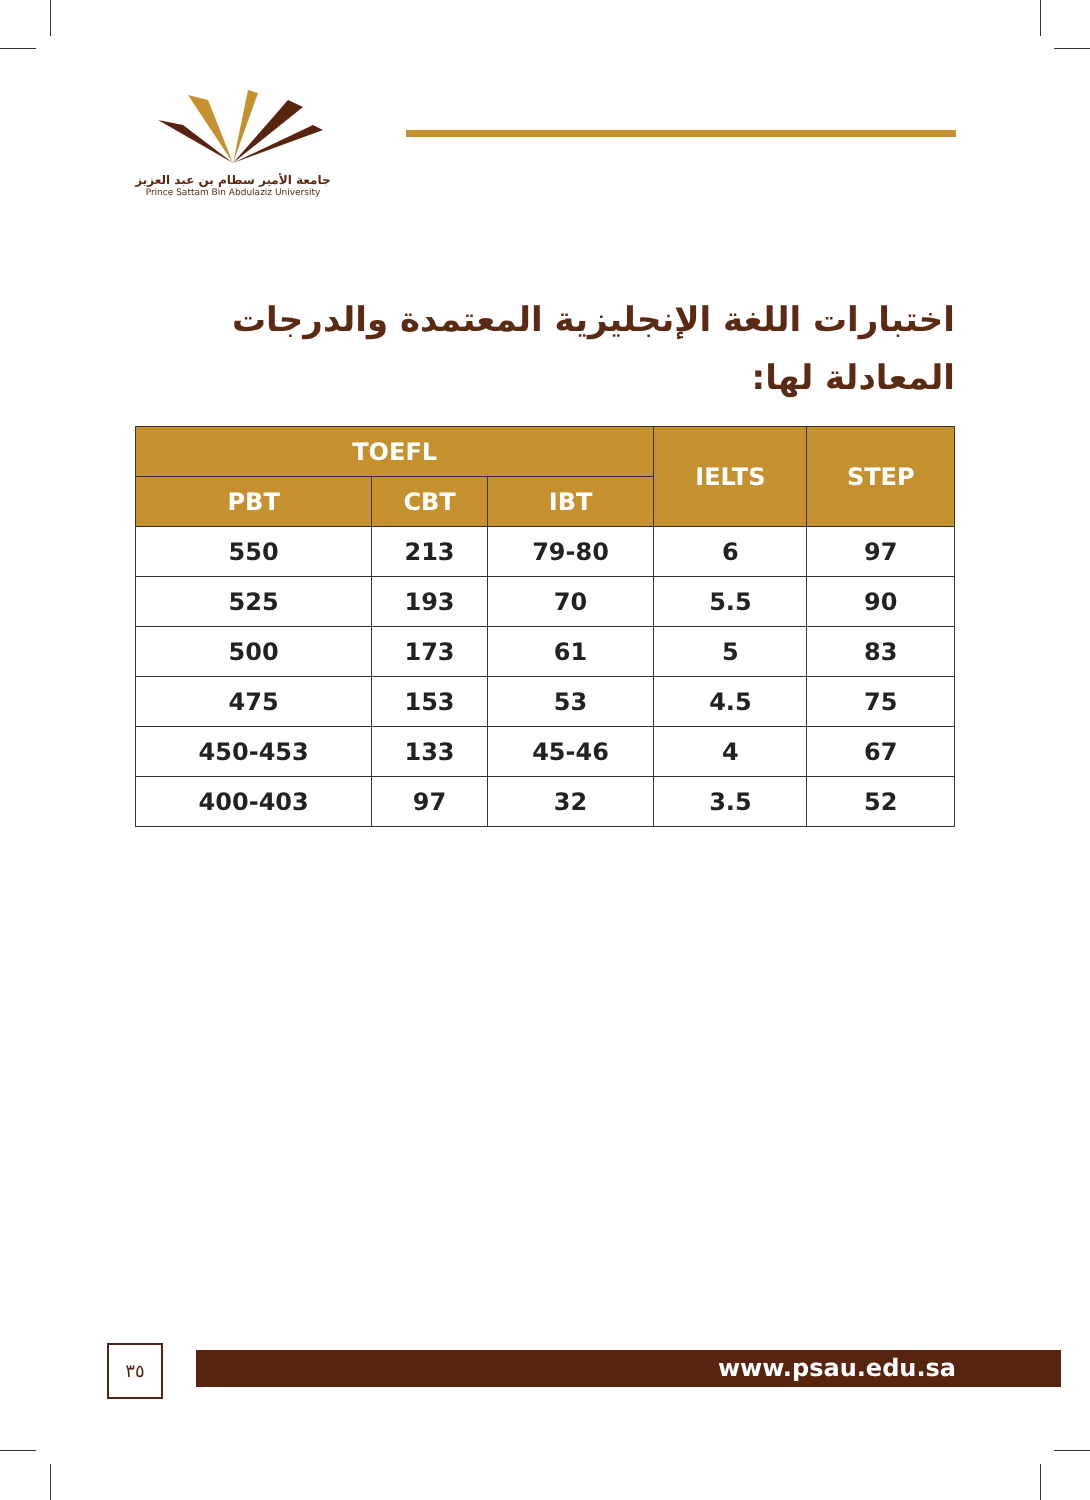جامعة الأمير سطام بن عبد العزيز
Prince Sattam Bin Abdulaziz University
اختبارات اللغة الإنجليزية المعتمدة والدرجات المعادلة لها:
| TOEFL | | | IELTS | STEP |
| --- | --- | --- | --- | --- |
| PBT | CBT | IBT | | |
| 550 | 213 | 79-80 | 6 | 97 |
| 525 | 193 | 70 | 5.5 | 90 |
| 500 | 173 | 61 | 5 | 83 |
| 475 | 153 | 53 | 4.5 | 75 |
| 450-453 | 133 | 45-46 | 4 | 67 |
| 400-403 | 97 | 32 | 3.5 | 52 |
٣٥ www.psau.edu.sa